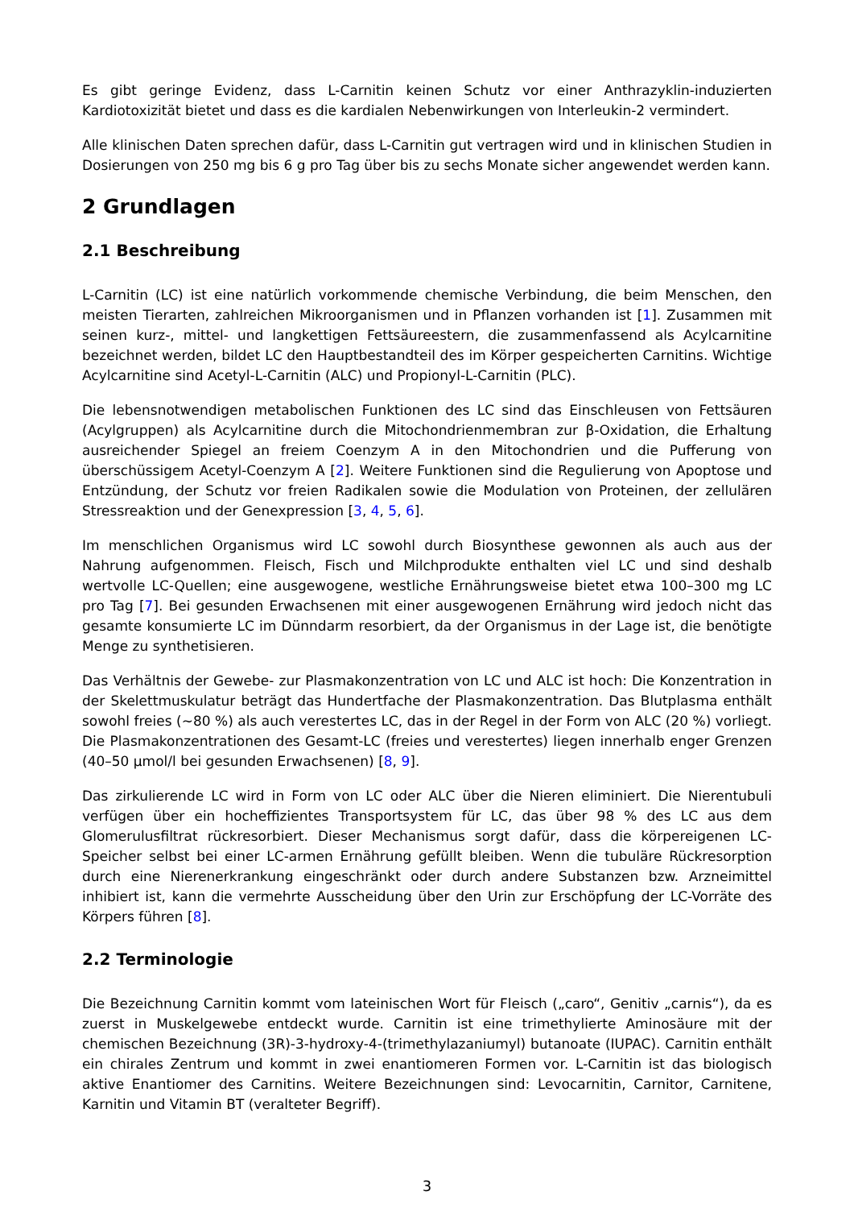Es gibt geringe Evidenz, dass L-Carnitin keinen Schutz vor einer Anthrazyklin-induzierten Kardiotoxizität bietet und dass es die kardialen Nebenwirkungen von Interleukin-2 vermindert.
Alle klinischen Daten sprechen dafür, dass L-Carnitin gut vertragen wird und in klinischen Studien in Dosierungen von 250 mg bis 6 g pro Tag über bis zu sechs Monate sicher angewendet werden kann.
2 Grundlagen
2.1 Beschreibung
L-Carnitin (LC) ist eine natürlich vorkommende chemische Verbindung, die beim Menschen, den meisten Tierarten, zahlreichen Mikroorganismen und in Pflanzen vorhanden ist [1]. Zusammen mit seinen kurz-, mittel- und langkettigen Fettsäureestern, die zusammenfassend als Acylcarnitine bezeichnet werden, bildet LC den Hauptbestandteil des im Körper gespeicherten Carnitins. Wichtige Acylcarnitine sind Acetyl-L-Carnitin (ALC) und Propionyl-L-Carnitin (PLC).
Die lebensnotwendigen metabolischen Funktionen des LC sind das Einschleusen von Fettsäuren (Acylgruppen) als Acylcarnitine durch die Mitochondrienmembran zur β-Oxidation, die Erhaltung ausreichender Spiegel an freiem Coenzym A in den Mitochondrien und die Pufferung von überschüssigem Acetyl-Coenzym A [2]. Weitere Funktionen sind die Regulierung von Apoptose und Entzündung, der Schutz vor freien Radikalen sowie die Modulation von Proteinen, der zellulären Stressreaktion und der Genexpression [3, 4, 5, 6].
Im menschlichen Organismus wird LC sowohl durch Biosynthese gewonnen als auch aus der Nahrung aufgenommen. Fleisch, Fisch und Milchprodukte enthalten viel LC und sind deshalb wertvolle LC-Quellen; eine ausgewogene, westliche Ernährungsweise bietet etwa 100–300 mg LC pro Tag [7]. Bei gesunden Erwachsenen mit einer ausgewogenen Ernährung wird jedoch nicht das gesamte konsumierte LC im Dünndarm resorbiert, da der Organismus in der Lage ist, die benötigte Menge zu synthetisieren.
Das Verhältnis der Gewebe- zur Plasmakonzentration von LC und ALC ist hoch: Die Konzentration in der Skelettmuskulatur beträgt das Hundertfache der Plasmakonzentration. Das Blutplasma enthält sowohl freies (~80 %) als auch verestertes LC, das in der Regel in der Form von ALC (20 %) vorliegt. Die Plasmakonzentrationen des Gesamt-LC (freies und verestertes) liegen innerhalb enger Grenzen (40–50 µmol/l bei gesunden Erwachsenen) [8, 9].
Das zirkulierende LC wird in Form von LC oder ALC über die Nieren eliminiert. Die Nierentubuli verfügen über ein hocheffizientes Transportsystem für LC, das über 98 % des LC aus dem Glomerulusfiltrat rückresorbiert. Dieser Mechanismus sorgt dafür, dass die körpereigenen LC-Speicher selbst bei einer LC-armen Ernährung gefüllt bleiben. Wenn die tubuläre Rückresorption durch eine Nierenerkrankung eingeschränkt oder durch andere Substanzen bzw. Arzneimittel inhibiert ist, kann die vermehrte Ausscheidung über den Urin zur Erschöpfung der LC-Vorräte des Körpers führen [8].
2.2 Terminologie
Die Bezeichnung Carnitin kommt vom lateinischen Wort für Fleisch („caro“, Genitiv „carnis“), da es zuerst in Muskelgewebe entdeckt wurde. Carnitin ist eine trimethylierte Aminosäure mit der chemischen Bezeichnung (3R)-3-hydroxy-4-(trimethylazaniumyl) butanoate (IUPAC). Carnitin enthält ein chirales Zentrum und kommt in zwei enantiomeren Formen vor. L-Carnitin ist das biologisch aktive Enantiomer des Carnitins. Weitere Bezeichnungen sind: Levocarnitin, Carnitor, Carnitene, Karnitin und Vitamin BT (veralteter Begriff).
3